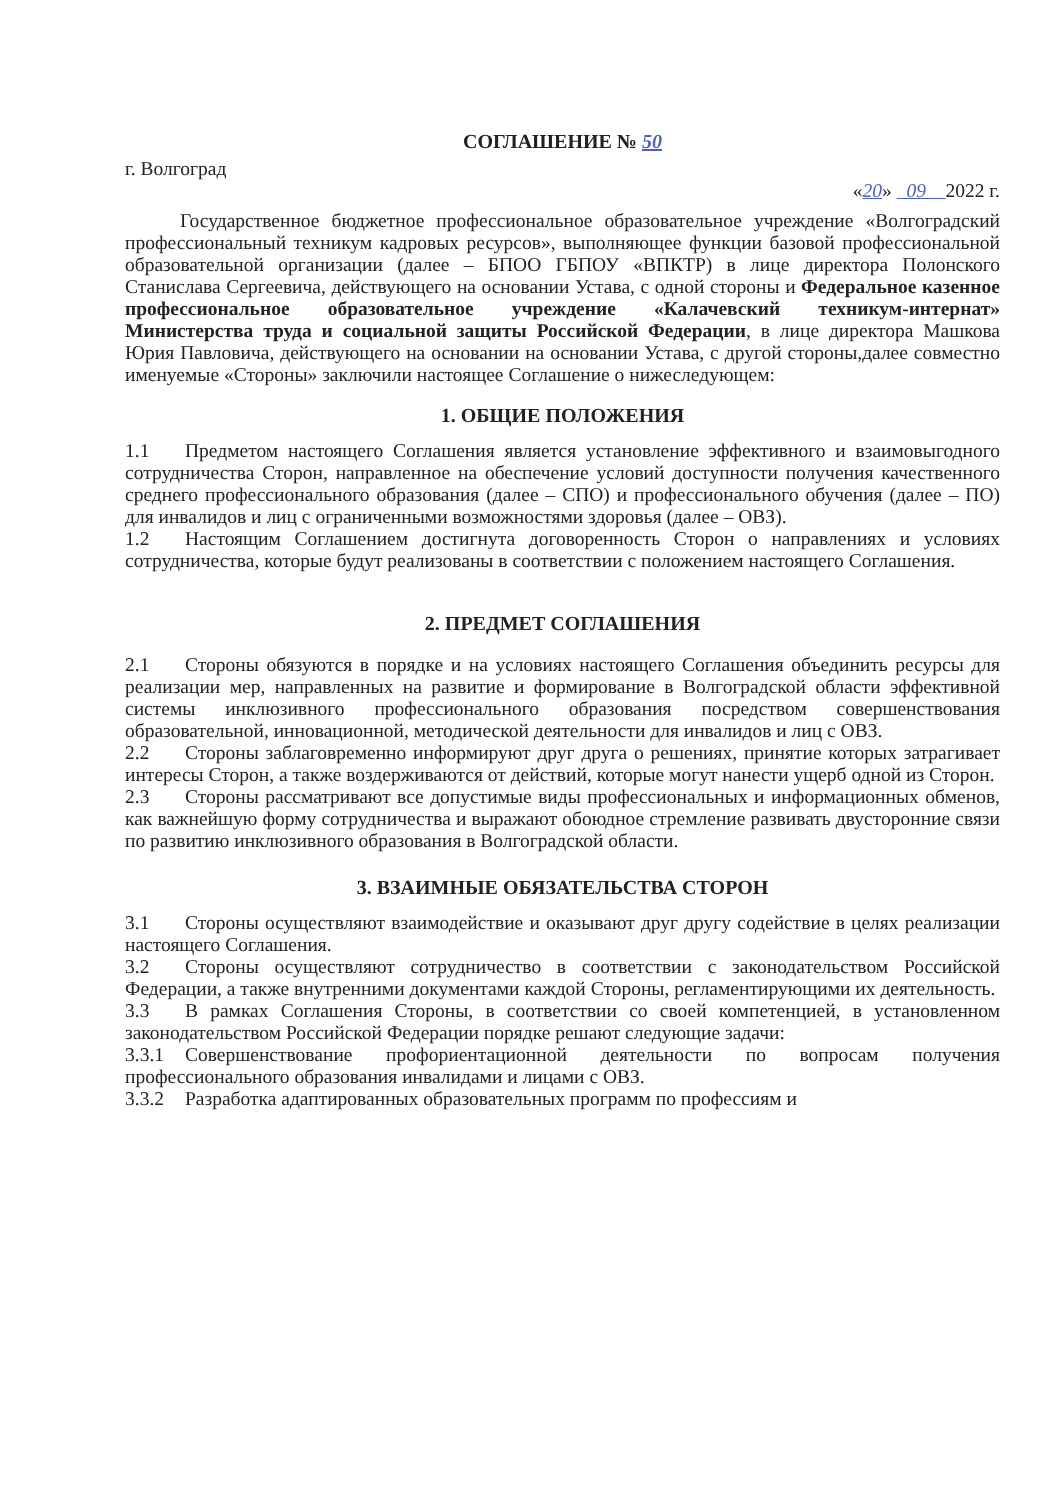СОГЛАШЕНИЕ № 50
г. Волгоград
«20» 09 2022 г.
Государственное бюджетное профессиональное образовательное учреждение «Волгоградский профессиональный техникум кадровых ресурсов», выполняющее функции базовой профессиональной образовательной организации (далее – БПОО ГБПОУ «ВПКТР) в лице директора Полонского Станислава Сергеевича, действующего на основании Устава, с одной стороны и Федеральное казенное профессиональное образовательное учреждение «Калачевский техникум-интернат» Министерства труда и социальной защиты Российской Федерации, в лице директора Машкова Юрия Павловича, действующего на основании на основании Устава, с другой стороны,далее совместно именуемые «Стороны» заключили настоящее Соглашение о нижеследующем:
1. ОБЩИЕ ПОЛОЖЕНИЯ
1.1 Предметом настоящего Соглашения является установление эффективного и взаимовыгодного сотрудничества Сторон, направленное на обеспечение условий доступности получения качественного среднего профессионального образования (далее – СПО) и профессионального обучения (далее – ПО) для инвалидов и лиц с ограниченными возможностями здоровья (далее – ОВЗ).
1.2 Настоящим Соглашением достигнута договоренность Сторон о направлениях и условиях сотрудничества, которые будут реализованы в соответствии с положением настоящего Соглашения.
2. ПРЕДМЕТ СОГЛАШЕНИЯ
2.1 Стороны обязуются в порядке и на условиях настоящего Соглашения объединить ресурсы для реализации мер, направленных на развитие и формирование в Волгоградской области эффективной системы инклюзивного профессионального образования посредством совершенствования образовательной, инновационной, методической деятельности для инвалидов и лиц с ОВЗ.
2.2 Стороны заблаговременно информируют друг друга о решениях, принятие которых затрагивает интересы Сторон, а также воздерживаются от действий, которые могут нанести ущерб одной из Сторон.
2.3 Стороны рассматривают все допустимые виды профессиональных и информационных обменов, как важнейшую форму сотрудничества и выражают обоюдное стремление развивать двусторонние связи по развитию инклюзивного образования в Волгоградской области.
3. ВЗАИМНЫЕ ОБЯЗАТЕЛЬСТВА СТОРОН
3.1 Стороны осуществляют взаимодействие и оказывают друг другу содействие в целях реализации настоящего Соглашения.
3.2 Стороны осуществляют сотрудничество в соответствии с законодательством Российской Федерации, а также внутренними документами каждой Стороны, регламентирующими их деятельность.
3.3 В рамках Соглашения Стороны, в соответствии со своей компетенцией, в установленном законодательством Российской Федерации порядке решают следующие задачи:
3.3.1 Совершенствование профориентационной деятельности по вопросам получения профессионального образования инвалидами и лицами с ОВЗ.
3.3.2 Разработка адаптированных образовательных программ по профессиям и